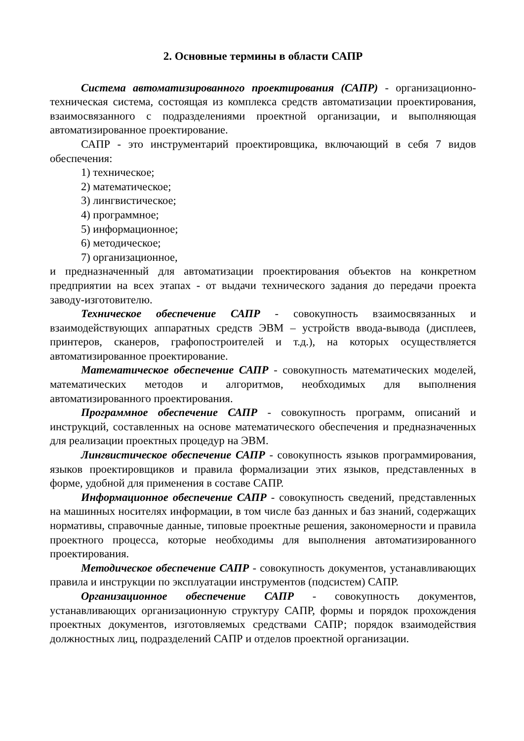2. Основные термины в области САПР
Система автоматизированного проектирования (САПР) - организационно-техническая система, состоящая из комплекса средств автоматизации проектирования, взаимосвязанного с подразделениями проектной организации, и выполняющая автоматизированное проектирование.
САПР - это инструментарий проектировщика, включающий в себя 7 видов обеспечения:
1) техническое;
2) математическое;
3) лингвистическое;
4) программное;
5) информационное;
6) методическое;
7) организационное,
и предназначенный для автоматизации проектирования объектов на конкретном предприятии на всех этапах - от выдачи технического задания до передачи проекта заводу-изготовителю.
Техническое обеспечение САПР - совокупность взаимосвязанных и взаимодействующих аппаратных средств ЭВМ – устройств ввода-вывода (дисплеев, принтеров, сканеров, графопостроителей и т.д.), на которых осуществляется автоматизированное проектирование.
Математическое обеспечение САПР - совокупность математических моделей, математических методов и алгоритмов, необходимых для выполнения автоматизированного проектирования.
Программное обеспечение САПР - совокупность программ, описаний и инструкций, составленных на основе математического обеспечения и предназначенных для реализации проектных процедур на ЭВМ.
Лингвистическое обеспечение САПР - совокупность языков программирования, языков проектировщиков и правила формализации этих языков, представленных в форме, удобной для применения в составе САПР.
Информационное обеспечение САПР - совокупность сведений, представленных на машинных носителях информации, в том числе баз данных и баз знаний, содержащих нормативы, справочные данные, типовые проектные решения, закономерности и правила проектного процесса, которые необходимы для выполнения автоматизированного проектирования.
Методическое обеспечение САПР - совокупность документов, устанавливающих правила и инструкции по эксплуатации инструментов (подсистем) САПР.
Организационное обеспечение САПР - совокупность документов, устанавливающих организационную структуру САПР, формы и порядок прохождения проектных документов, изготовляемых средствами САПР; порядок взаимодействия должностных лиц, подразделений САПР и отделов проектной организации.